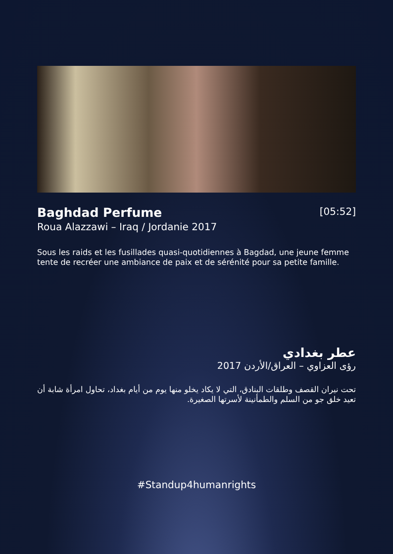Baghdad Perfume
[05:52]
Roua Alazzawi – Iraq / Jordanie 2017
Sous les raids et les fusillades quasi-quotidiennes à Bagdad, une jeune femme tente de recréer une ambiance de paix et de sérénité pour sa petite famille.
عطر بغدادي
رؤى العزاوي – العراق/الأردن 2017
تحت نيران القصف وطلقات البنادق، التي لا يكاد يخلو منها يوم من أيام بغداد، تحاول امرأة شابة أن تعيد خلق جو من السلم والطمأنينة لأسرتها الصغيرة.
#Standup4humanrights